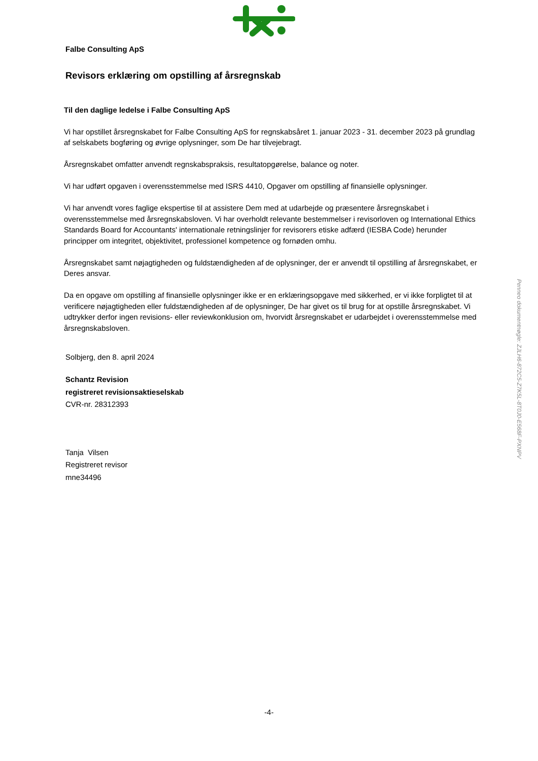Falbe Consulting ApS
Revisors erklæring om opstilling af årsregnskab
Til den daglige ledelse i Falbe Consulting ApS
Vi har opstillet årsregnskabet for Falbe Consulting ApS for regnskabsåret 1. januar 2023 - 31. december 2023 på grundlag af selskabets bogføring og øvrige oplysninger, som De har tilvejebragt.
Årsregnskabet omfatter anvendt regnskabspraksis, resultatopgørelse, balance og noter.
Vi har udført opgaven i overensstemmelse med ISRS 4410, Opgaver om opstilling af finansielle oplysninger.
Vi har anvendt vores faglige ekspertise til at assistere Dem med at udarbejde og præsentere årsregnskabet i overensstemmelse med årsregnskabsloven. Vi har overholdt relevante bestemmelser i revisorloven og International Ethics Standards Board for Accountants' internationale retningslinjer for revisorers etiske adfærd (IESBA Code) herunder principper om integritet, objektivitet, professionel kompetence og fornøden omhu.
Årsregnskabet samt nøjagtigheden og fuldstændigheden af de oplysninger, der er anvendt til opstilling af årsregnskabet, er Deres ansvar.
Da en opgave om opstilling af finansielle oplysninger ikke er en erklæringsopgave med sikkerhed, er vi ikke forpligtet til at verificere nøjagtigheden eller fuldstændigheden af de oplysninger, De har givet os til brug for at opstille årsregnskabet. Vi udtrykker derfor ingen revisions- eller reviewkonklusion om, hvorvidt årsregnskabet er udarbejdet i overensstemmelse med årsregnskabsloven.
Solbjerg, den 8. april 2024
Schantz Revision
registreret revisionsaktieselskab
CVR-nr. 28312393
Tanja Vilsen
Registreret revisor
mne34496
-4-
Penneo dokumentnøgle: ZJLH6-872C5-Z7K5L-8T0J0-E568F-PXNPV